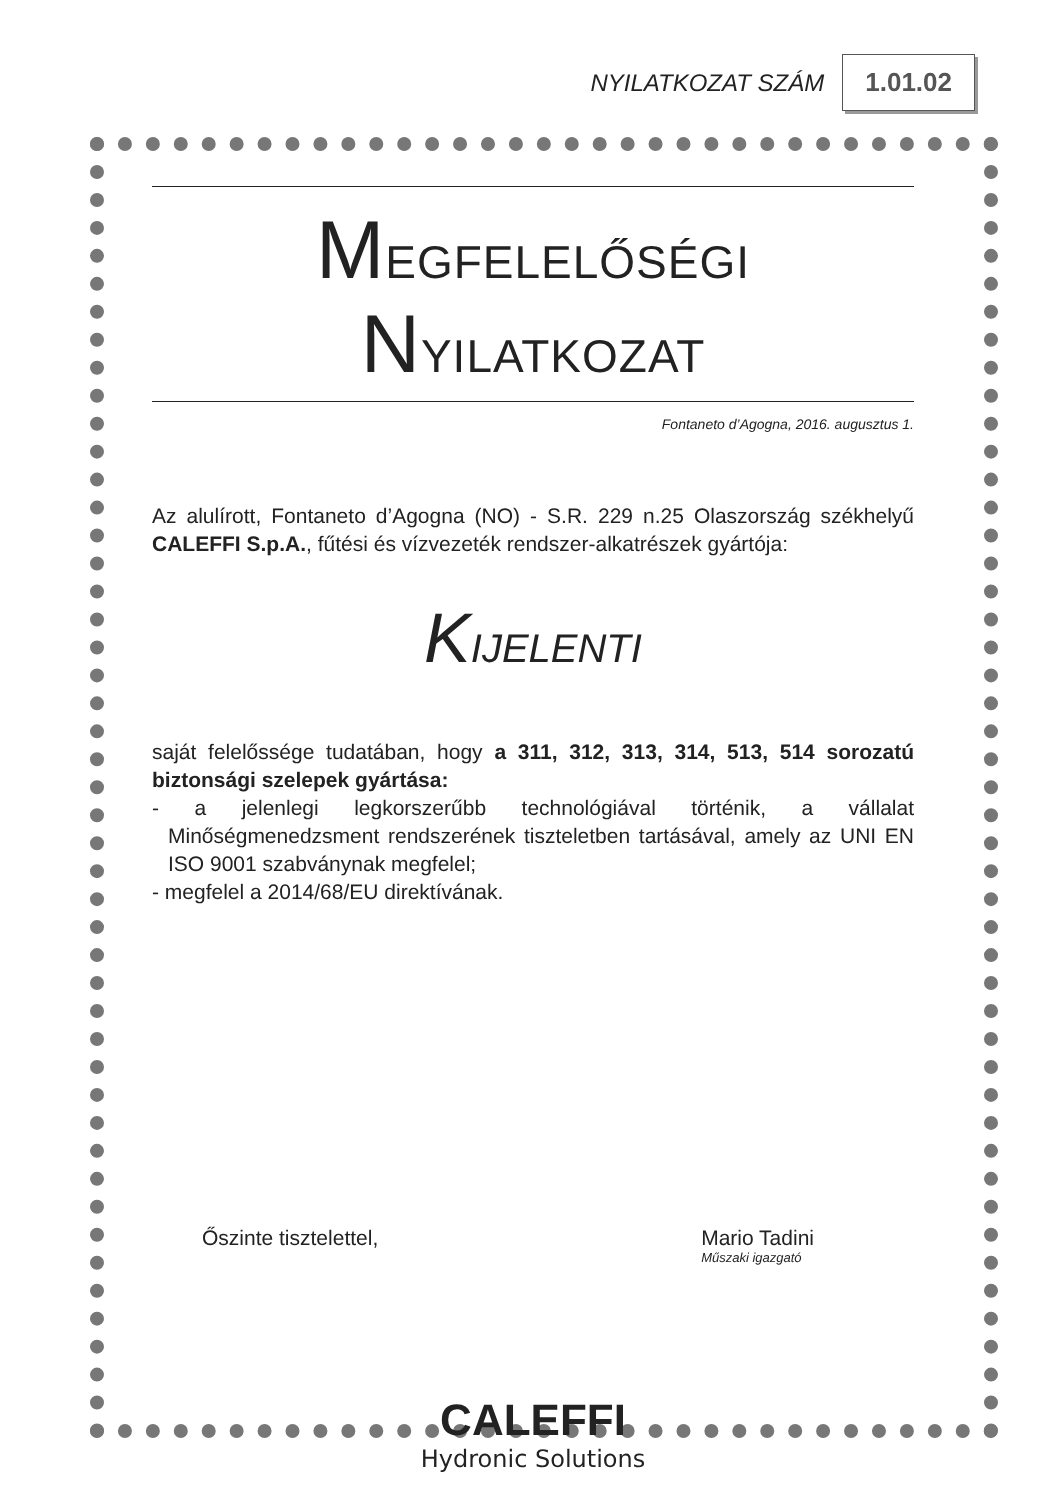NYILATKOZAT SZÁM 1.01.02
MEGFELELŐSÉGI NYILATKOZAT
Fontaneto d’Agogna, 2016. augusztus 1.
Az alulírott, Fontaneto d’Agogna (NO) - S.R. 229 n.25 Olaszország székhelyű CALEFFI S.p.A., fűtési és vízvezeték rendszer-alkatrészek gyártója:
KIJELENTI
saját felelőssége tudatában, hogy a 311, 312, 313, 314, 513, 514 sorozatú biztonsági szelepek gyártása:
- a jelenlegi legkorszerűbb technológiával történik, a vállalat Minőségmenedzsment rendszerének tiszteletben tartásával, amely az UNI EN ISO 9001 szabványnak megfelel;
- megfelel a 2014/68/EU direktívának.
Őszinte tisztelettel, Mario Tadini
Műszaki igazgató
CALEFFI
Hydronic Solutions